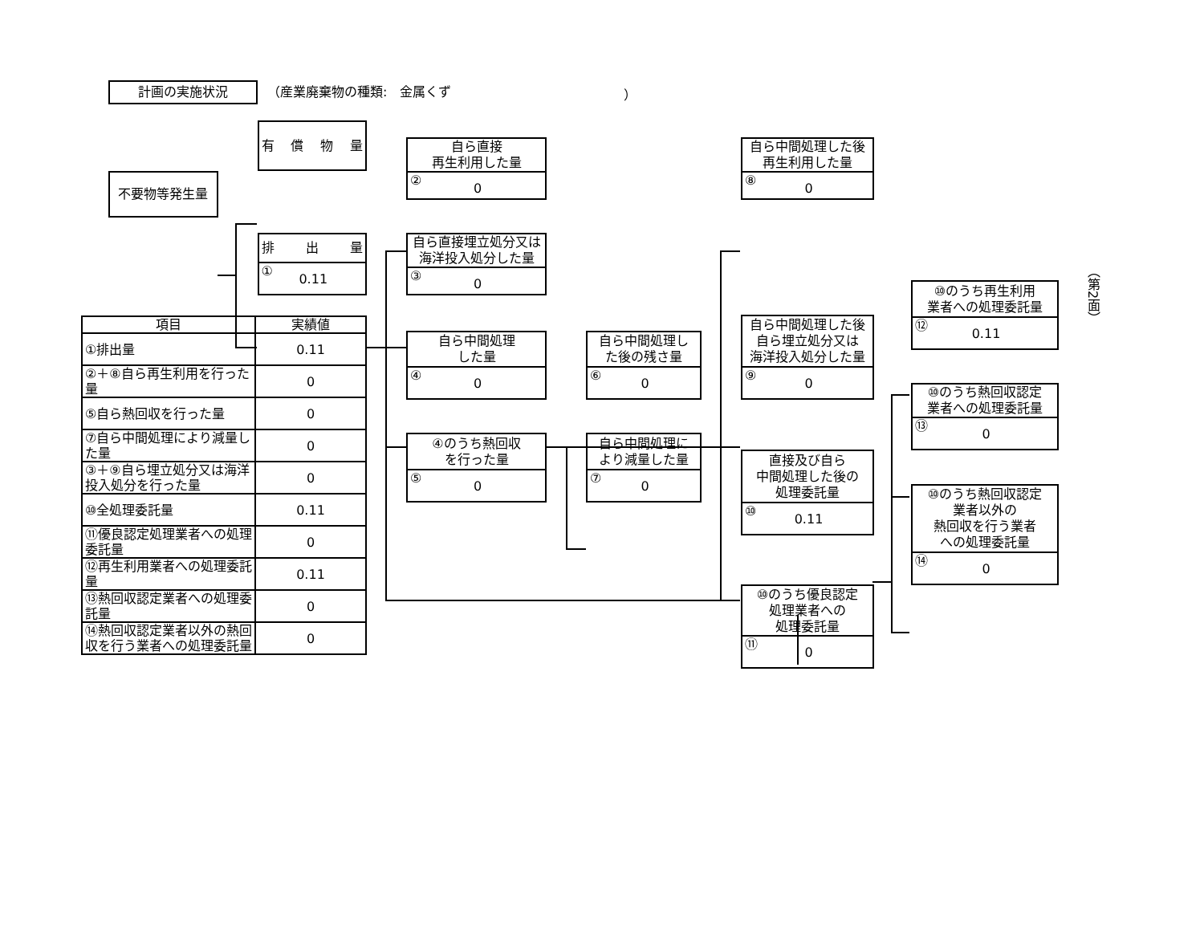計画の実施状況
（産業廃棄物の種類:　金属くず ）
不要物等発生量
有償物量
排出量
① 0.11
| 項目 | 実績値 |
| --- | --- |
| ①排出量 | 0.11 |
| ②＋⑧自ら再生利用を行った量 | 0 |
| ⑤自ら熱回収を行った量 | 0 |
| ⑦自ら中間処理により減量した量 | 0 |
| ③＋⑨自ら埋立処分又は海洋投入処分を行った量 | 0 |
| ⑩全処理委託量 | 0.11 |
| ⑪優良認定処理業者への処理委託量 | 0 |
| ⑫再生利用業者への処理委託量 | 0.11 |
| ⑬熱回収認定業者への処理委託量 | 0 |
| ⑭熱回収認定業者以外の熱回収を行う業者への処理委託量 | 0 |
自ら直接
再生利用した量
② 0
自ら直接埋立処分又は
海洋投入処分した量
③ 0
自ら中間処理
した量
④ 0
④のうち熱回収
を行った量
⑤ 0
自ら中間処理し
た後の残さ量
⑥ 0
自ら中間処理に
より減量した量
⑦ 0
自ら中間処理した後
再生利用した量
⑧ 0
自ら中間処理した後
自ら埋立処分又は
海洋投入処分した量
⑨ 0
直接及び自ら
中間処理した後の
処理委託量
⑩ 0.11
⑩のうち優良認定
処理業者への
処理委託量
⑪ 0
⑩のうち再生利用
業者への処理委託量
⑫ 0.11
⑩のうち熱回収認定
業者への処理委託量
⑬ 0
⑩のうち熱回収認定
業者以外の
熱回収を行う業者
への処理委託量
⑭ 0
（第2面）